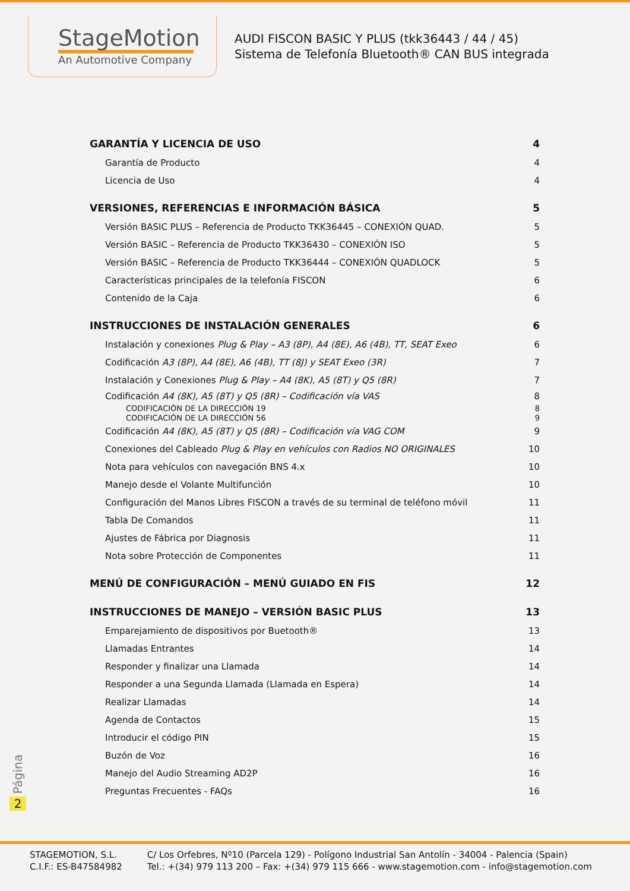StageMotion
An Automotive Company
AUDI FISCON BASIC Y PLUS (tkk36443 / 44 / 45)
Sistema de Telefonía Bluetooth® CAN BUS integrada
GARANTÍA Y LICENCIA DE USO 4
Garantía de Producto 4
Licencia de Uso 4
VERSIONES, REFERENCIAS E INFORMACIÓN BÁSICA 5
Versión BASIC PLUS – Referencia de Producto TKK36445 – CONEXIÓN QUAD. 5
Versión BASIC – Referencia de Producto TKK36430 – CONEXIÓN ISO 5
Versión BASIC – Referencia de Producto TKK36444 – CONEXIÓN QUADLOCK 5
Características principales de la telefonía FISCON 6
Contenido de la Caja 6
INSTRUCCIONES DE INSTALACIÓN GENERALES 6
Instalación y conexiones Plug & Play – A3 (8P), A4 (8E), A6 (4B), TT, SEAT Exeo 6
Codificación A3 (8P), A4 (8E), A6 (4B), TT (8J) y SEAT Exeo (3R) 7
Instalación y Conexiones Plug & Play – A4 (8K), A5 (8T) y Q5 (8R) 7
Codificación A4 (8K), A5 (8T) y Q5 (8R) – Codificación vía VAS 8
CODIFICACIÓN DE LA DIRECCIÓN 19 8
CODIFICACIÓN DE LA DIRECCIÓN 56 9
Codificación A4 (8K), A5 (8T) y Q5 (8R) – Codificación vía VAG COM 9
Conexiones del Cableado Plug & Play en vehículos con Radios NO ORIGINALES 10
Nota para vehículos con navegación BNS 4.x 10
Manejo desde el Volante Multifunción 10
Configuración del Manos Libres FISCON a través de su terminal de teléfono móvil 11
Tabla De Comandos 11
Ajustes de Fábrica por Diagnosis 11
Nota sobre Protección de Componentes 11
MENÚ DE CONFIGURACIÓN – MENÚ GUIADO EN FIS 12
INSTRUCCIONES DE MANEJO – VERSIÓN BASIC PLUS 13
Emparejamiento de dispositivos por Buetooth® 13
Llamadas Entrantes 14
Responder y finalizar una Llamada 14
Responder a una Segunda Llamada (Llamada en Espera) 14
Realizar Llamadas 14
Agenda de Contactos 15
Introducir el código PIN 15
Buzón de Voz 16
Manejo del Audio Streaming AD2P 16
Preguntas Frecuentes - FAQs 16
Página
2
STAGEMOTION, S.L.
C.I.F.: ES-B47584982
C/ Los Orfebres, Nº10 (Parcela 129) - Polígono Industrial San Antolín - 34004 - Palencia (Spain)
Tel.: +(34) 979 113 200 – Fax: +(34) 979 115 666 - www.stagemotion.com - info@stagemotion.com